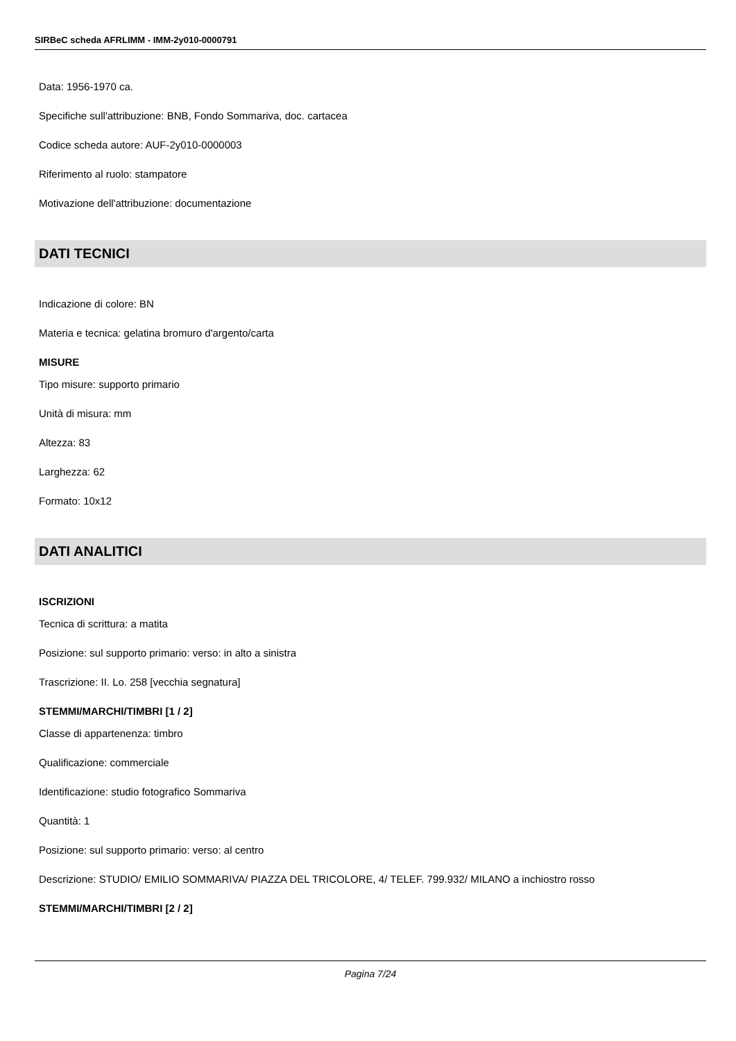SIRBeC scheda AFRLIMM - IMM-2y010-0000791
Data: 1956-1970 ca.
Specifiche sull'attribuzione: BNB, Fondo Sommariva, doc. cartacea
Codice scheda autore: AUF-2y010-0000003
Riferimento al ruolo: stampatore
Motivazione dell'attribuzione: documentazione
DATI TECNICI
Indicazione di colore: BN
Materia e tecnica: gelatina bromuro d'argento/carta
MISURE
Tipo misure: supporto primario
Unità di misura: mm
Altezza: 83
Larghezza: 62
Formato: 10x12
DATI ANALITICI
ISCRIZIONI
Tecnica di scrittura: a matita
Posizione: sul supporto primario: verso: in alto a sinistra
Trascrizione: II. Lo. 258 [vecchia segnatura]
STEMMI/MARCHI/TIMBRI [1 / 2]
Classe di appartenenza: timbro
Qualificazione: commerciale
Identificazione: studio fotografico Sommariva
Quantità: 1
Posizione: sul supporto primario: verso: al centro
Descrizione: STUDIO/ EMILIO SOMMARIVA/ PIAZZA DEL TRICOLORE, 4/ TELEF. 799.932/ MILANO a inchiostro rosso
STEMMI/MARCHI/TIMBRI [2 / 2]
Pagina 7/24